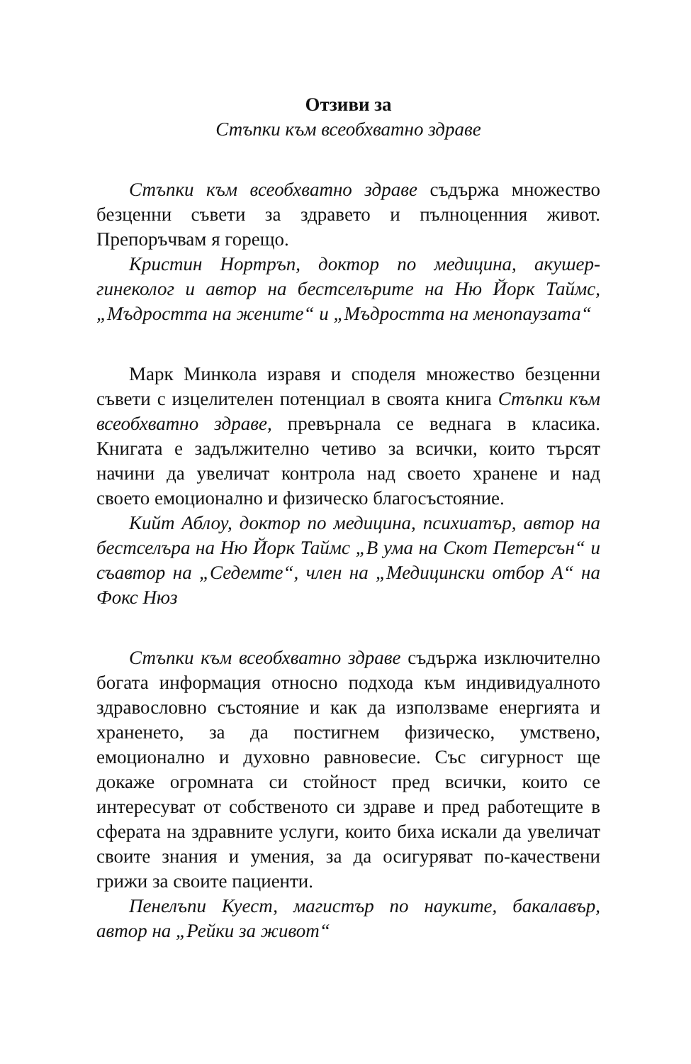Отзиви за
Стъпки към всеобхватно здраве
Стъпки към всеобхватно здраве съдържа множество безценни съвети за здравето и пълноценния живот. Препоръчвам я горещо.
Кристин Нортръп, доктор по медицина, акушер-гинеколог и автор на бестселърите на Ню Йорк Таймс, „Мъдростта на жените“ и „Мъдростта на менопаузата“
Марк Минкола изравя и споделя множество безценни съвети с изцелителен потенциал в своята книга Стъпки към всеобхватно здраве, превърнала се веднага в класика. Книгата е задължително четиво за всички, които търсят начини да увеличат контрола над своето хранене и над своето емоционално и физическо благосъстояние.
Кийт Аблоу, доктор по медицина, психиатър, автор на бестселъра на Ню Йорк Таймс „В ума на Скот Петерсън“ и съавтор на „Седемте“, член на „Медицински отбор А“ на Фокс Нюз
Стъпки към всеобхватно здраве съдържа изключително богата информация относно подхода към индивидуалното здравословно състояние и как да използваме енергията и храненето, за да постигнем физическо, умствено, емоционално и духовно равновесие. Със сигурност ще докаже огромната си стойност пред всички, които се интересуват от собственото си здраве и пред работещите в сферата на здравните услуги, които биха искали да увеличат своите знания и умения, за да осигуряват по-качествени грижи за своите пациенти.
Пенелъпи Куест, магистър по науките, бакалавър, автор на „Рейки за живот“